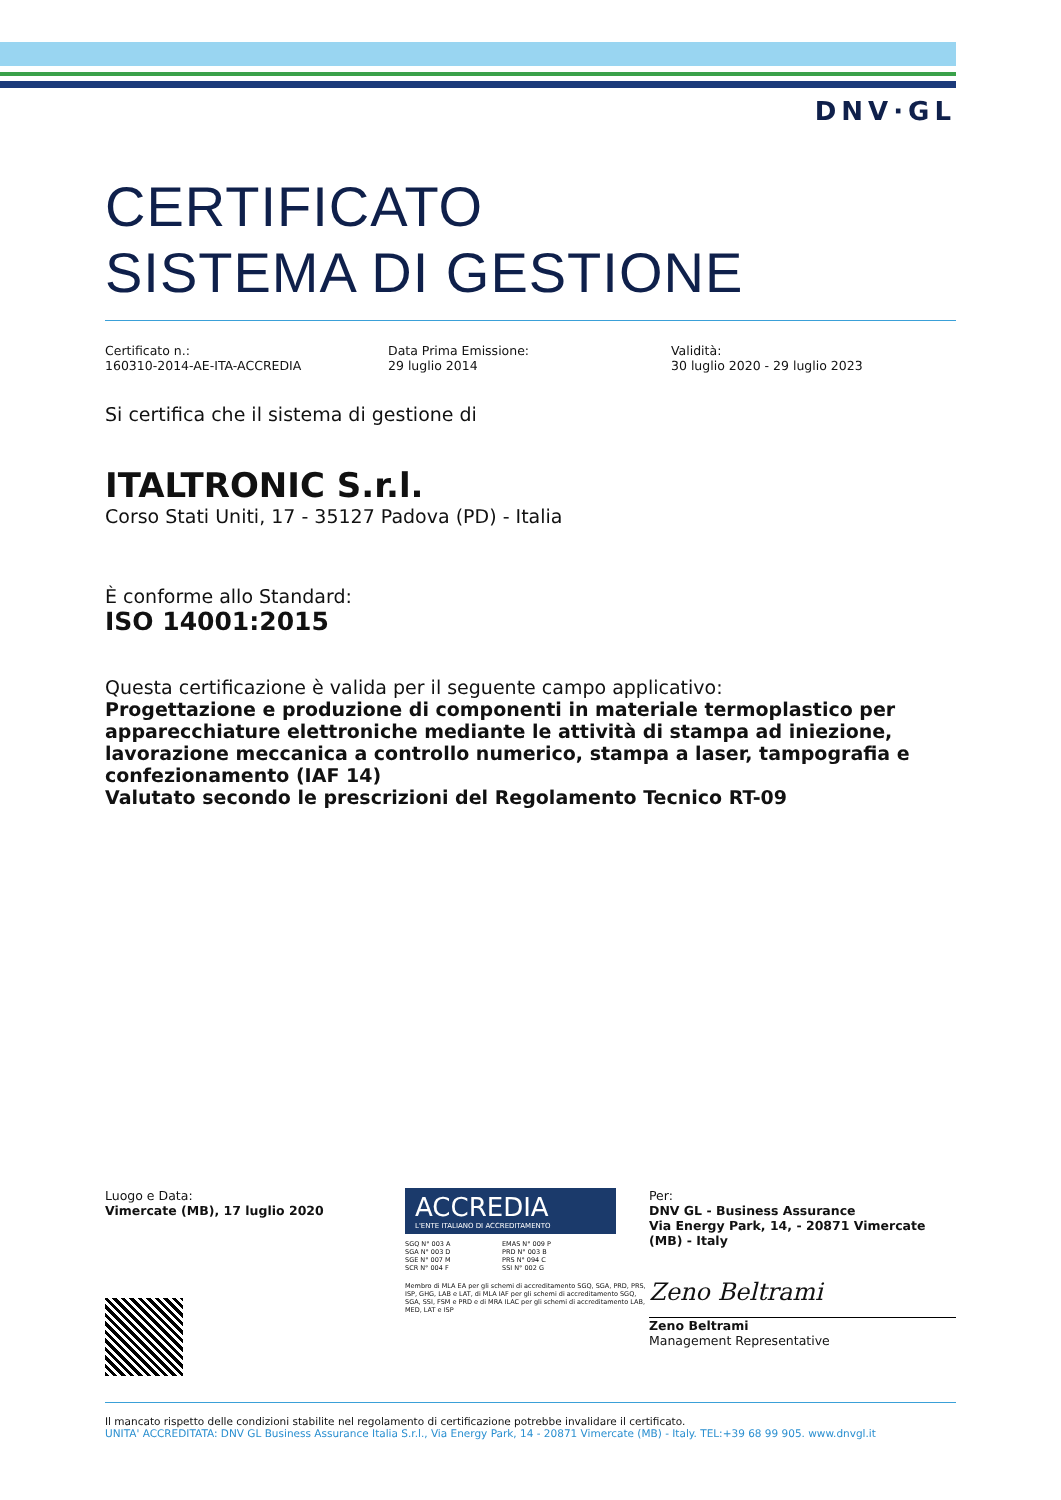DNV·GL
CERTIFICATO
SISTEMA DI GESTIONE
Certificato n.:
160310-2014-AE-ITA-ACCREDIA
Data Prima Emissione:
29 luglio 2014
Validità:
30 luglio 2020 - 29 luglio 2023
Si certifica che il sistema di gestione di
ITALTRONIC S.r.l.
Corso Stati Uniti, 17 - 35127 Padova (PD) - Italia
È conforme allo Standard:
ISO 14001:2015
Questa certificazione è valida per il seguente campo applicativo:
Progettazione e produzione di componenti in materiale termoplastico per apparecchiature elettroniche mediante le attività di stampa ad iniezione, lavorazione meccanica a controllo numerico, stampa a laser, tampografia e confezionamento (IAF 14)
Valutato secondo le prescrizioni del Regolamento Tecnico RT-09
Luogo e Data:
Vimercate (MB), 17 luglio 2020
ACCREDIA
L'ENTE ITALIANO DI ACCREDITAMENTO
SGQ N° 003 A
SGA N° 003 D
SGE N° 007 M
SCR N° 004 F
EMAS N° 009 P
PRD N° 003 B
PRS N° 094 C
SSI N° 002 G
Membro di MLA EA per gli schemi di accreditamento SGQ, SGA, PRD, PRS, ISP, GHG, LAB e LAT, di MLA IAF per gli schemi di accreditamento SGQ, SGA, SSI, FSM e PRD e di MRA ILAC per gli schemi di accreditamento LAB, MED, LAT e ISP
Per:
DNV GL - Business Assurance
Via Energy Park, 14, - 20871 Vimercate (MB) - Italy
Zeno Beltrami
Zeno Beltrami
Management Representative
Il mancato rispetto delle condizioni stabilite nel regolamento di certificazione potrebbe invalidare il certificato.
UNITA' ACCREDITATA: DNV GL Business Assurance Italia S.r.l., Via Energy Park, 14 - 20871 Vimercate (MB) - Italy. TEL:+39 68 99 905. www.dnvgl.it